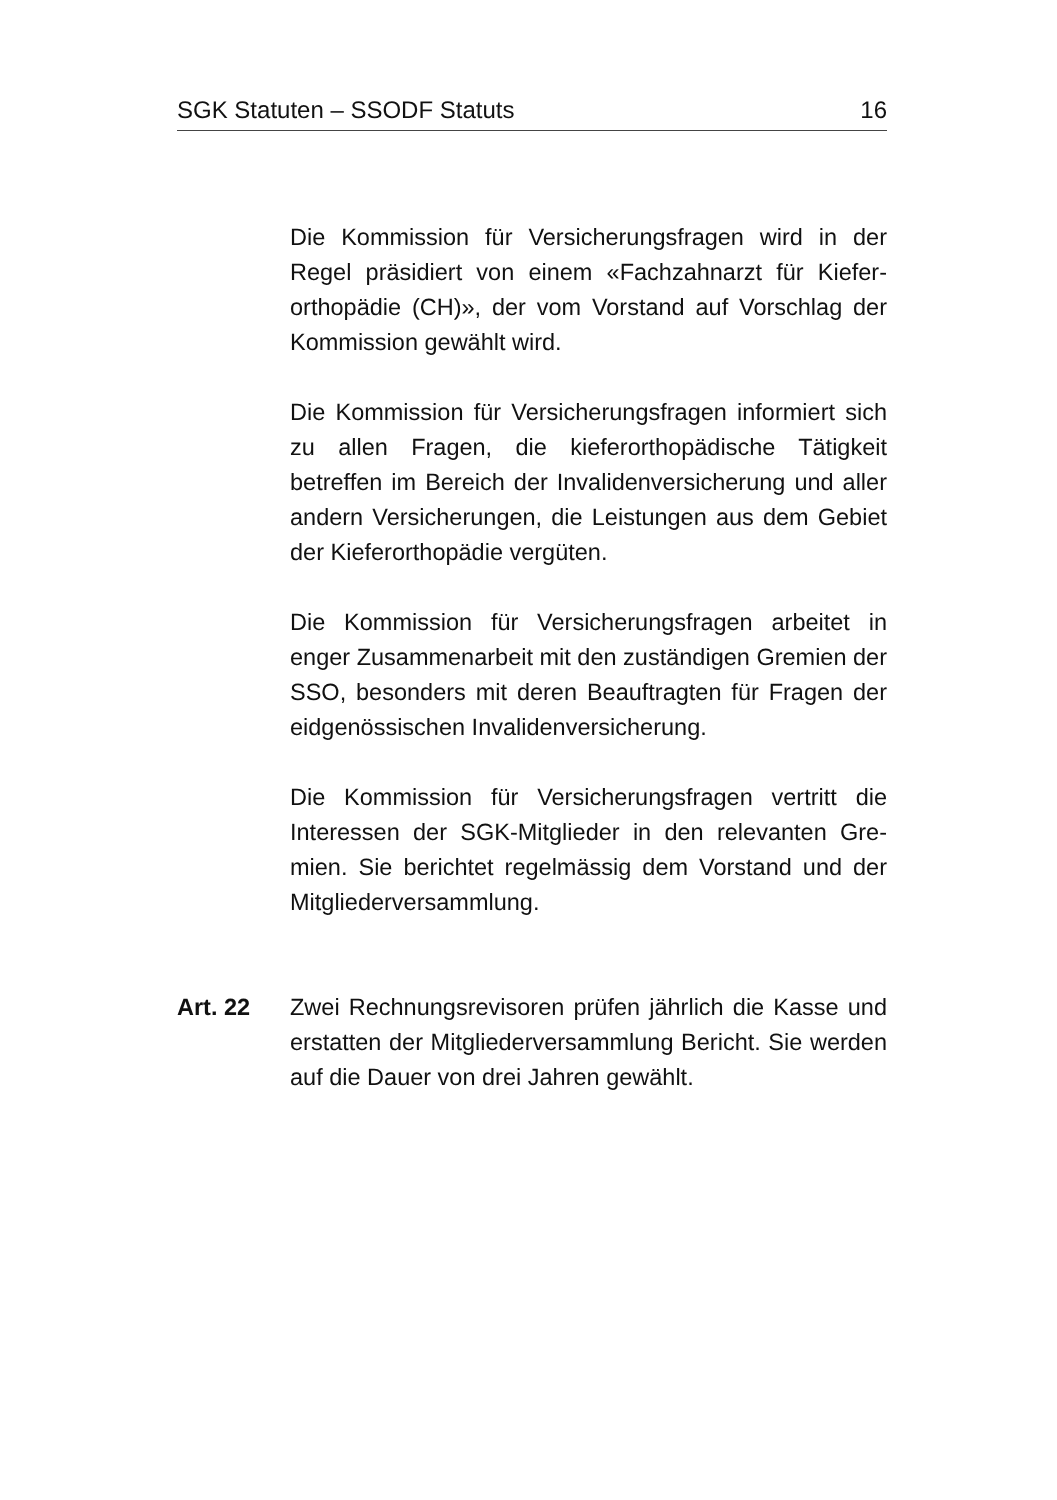SGK Statuten – SSODF Statuts 16
Die Kommission für Versicherungsfragen wird in der Regel präsidiert von einem «Fachzahnarzt für Kiefer­orthopädie (CH)», der vom Vorstand auf Vorschlag der Kommission gewählt wird.
Die Kommission für Versicherungsfragen informiert sich zu allen Fragen, die kieferorthopädische Tätig­keit betreffen im Bereich der Invalidenversicherung und aller andern Versicherungen, die Leistungen aus dem Gebiet der Kieferorthopädie vergüten.
Die Kommission für Versicherungsfragen arbeitet in enger Zusammenarbeit mit den zuständigen Gre­mien der SSO, besonders mit deren Beauftragten für Fragen der eidgenössischen Invalidenversicherung.
Die Kommission für Versicherungsfragen vertritt die Interessen der SGK-Mitglieder in den relevanten Gre­mien. Sie berichtet regelmässig dem Vorstand und der Mitgliederversammlung.
Art. 22 Zwei Rechnungsrevisoren prüfen jährlich die Kasse und erstatten der Mitgliederversammlung Bericht. Sie werden auf die Dauer von drei Jahren gewählt.